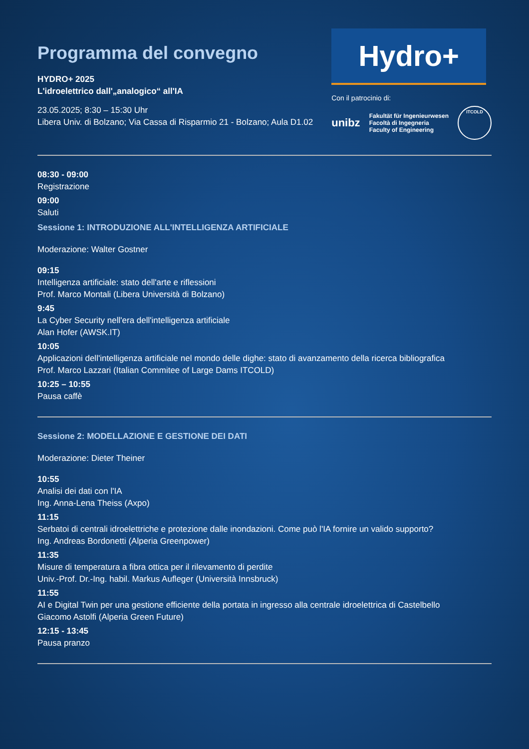Programma del convegno
HYDRO+ 2025
L'idroelettrico dall'„analogico“ all'IA
23.05.2025; 8:30 – 15:30 Uhr
Libera Univ. di Bolzano; Via Cassa di Risparmio 21 - Bolzano; Aula D1.02
Hydro+
Con il patrocinio di:
unibz Fakultät für Ingenieurwesen
Facoltà di Ingegneria
Faculty of Engineering
ITCOLD
08:30 - 09:00
Registrazione
09:00
Saluti
Sessione 1: INTRODUZIONE ALL'INTELLIGENZA ARTIFICIALE
Moderazione: Walter Gostner
09:15
Intelligenza artificiale: stato dell'arte e riflessioni
Prof. Marco Montali (Libera Università di Bolzano)
9:45
La Cyber Security nell'era dell'intelligenza artificiale
Alan Hofer (AWSK.IT)
10:05
Applicazioni dell'intelligenza artificiale nel mondo delle dighe: stato di avanzamento della ricerca bibliografica
Prof. Marco Lazzari (Italian Commitee of Large Dams ITCOLD)
10:25 – 10:55
Pausa caffè
Sessione 2: MODELLAZIONE E GESTIONE DEI DATI
Moderazione: Dieter Theiner
10:55
Analisi dei dati con l'IA
Ing. Anna-Lena Theiss (Axpo)
11:15
Serbatoi di centrali idroelettriche e protezione dalle inondazioni. Come può l'IA fornire un valido supporto?
Ing. Andreas Bordonetti (Alperia Greenpower)
11:35
Misure di temperatura a fibra ottica per il rilevamento di perdite
Univ.-Prof. Dr.-Ing. habil. Markus Aufleger (Università Innsbruck)
11:55
AI e Digital Twin per una gestione efficiente della portata in ingresso alla centrale idroelettrica di Castelbello
Giacomo Astolfi (Alperia Green Future)
12:15 - 13:45
Pausa pranzo